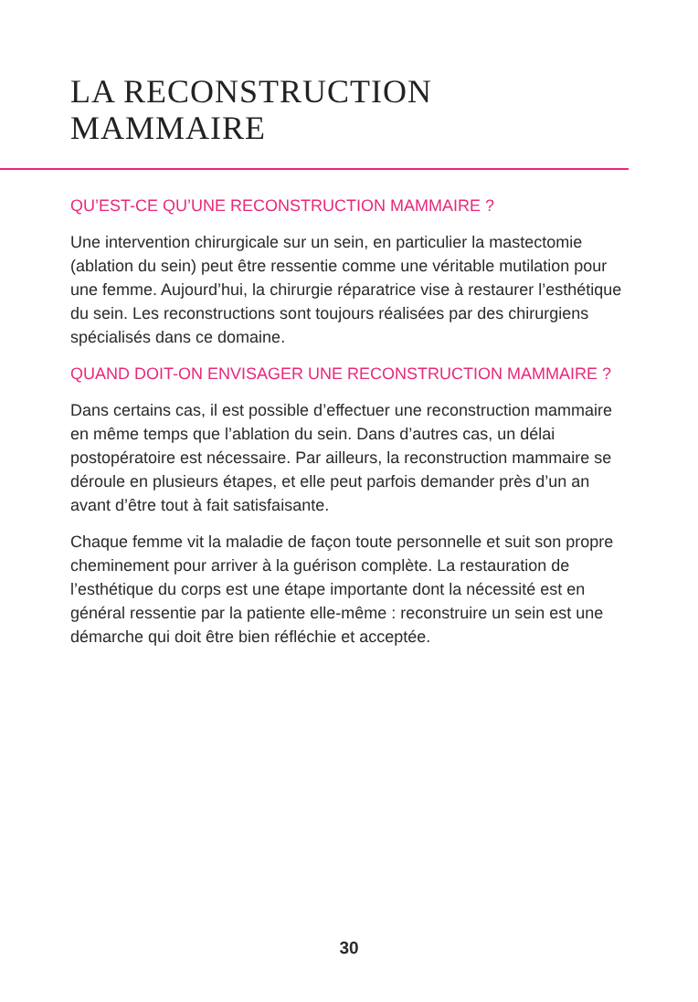LA RECONSTRUCTION
MAMMAIRE
QU’EST-CE QU’UNE RECONSTRUCTION MAMMAIRE ?
Une intervention chirurgicale sur un sein, en particulier la mastectomie (ablation du sein) peut être ressentie comme une véritable mutilation pour une femme. Aujourd’hui, la chirurgie réparatrice vise à restaurer l’esthétique du sein. Les reconstructions sont toujours réalisées par des chirurgiens spécialisés dans ce domaine.
QUAND DOIT-ON ENVISAGER UNE RECONSTRUCTION MAMMAIRE ?
Dans certains cas, il est possible d’effectuer une reconstruction mammaire en même temps que l’ablation du sein. Dans d’autres cas, un délai postopératoire est nécessaire. Par ailleurs, la reconstruction mammaire se déroule en plusieurs étapes, et elle peut parfois demander près d’un an avant d’être tout à fait satisfaisante.
Chaque femme vit la maladie de façon toute personnelle et suit son propre cheminement pour arriver à la guérison complète. La restauration de l’esthétique du corps est une étape importante dont la nécessité est en général ressentie par la patiente elle-même : reconstruire un sein est une démarche qui doit être bien réfléchie et acceptée.
30